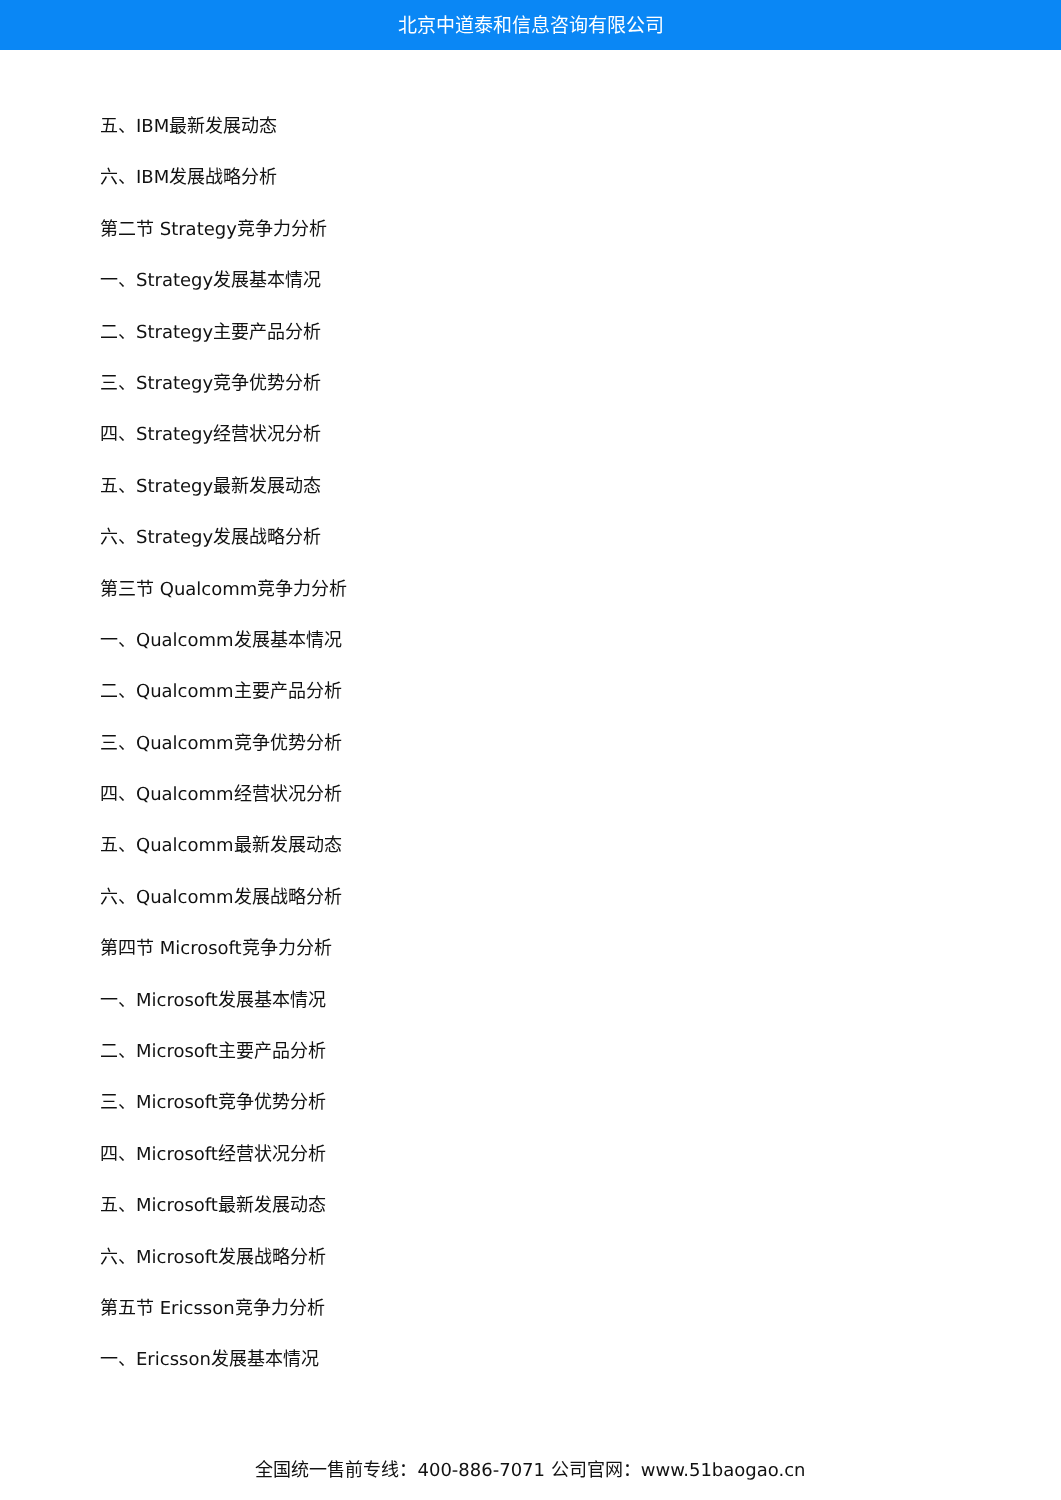北京中道泰和信息咨询有限公司
五、IBM最新发展动态
六、IBM发展战略分析
第二节 Strategy竞争力分析
一、Strategy发展基本情况
二、Strategy主要产品分析
三、Strategy竞争优势分析
四、Strategy经营状况分析
五、Strategy最新发展动态
六、Strategy发展战略分析
第三节 Qualcomm竞争力分析
一、Qualcomm发展基本情况
二、Qualcomm主要产品分析
三、Qualcomm竞争优势分析
四、Qualcomm经营状况分析
五、Qualcomm最新发展动态
六、Qualcomm发展战略分析
第四节 Microsoft竞争力分析
一、Microsoft发展基本情况
二、Microsoft主要产品分析
三、Microsoft竞争优势分析
四、Microsoft经营状况分析
五、Microsoft最新发展动态
六、Microsoft发展战略分析
第五节 Ericsson竞争力分析
一、Ericsson发展基本情况
全国统一售前专线：400-886-7071 公司官网：www.51baogao.cn